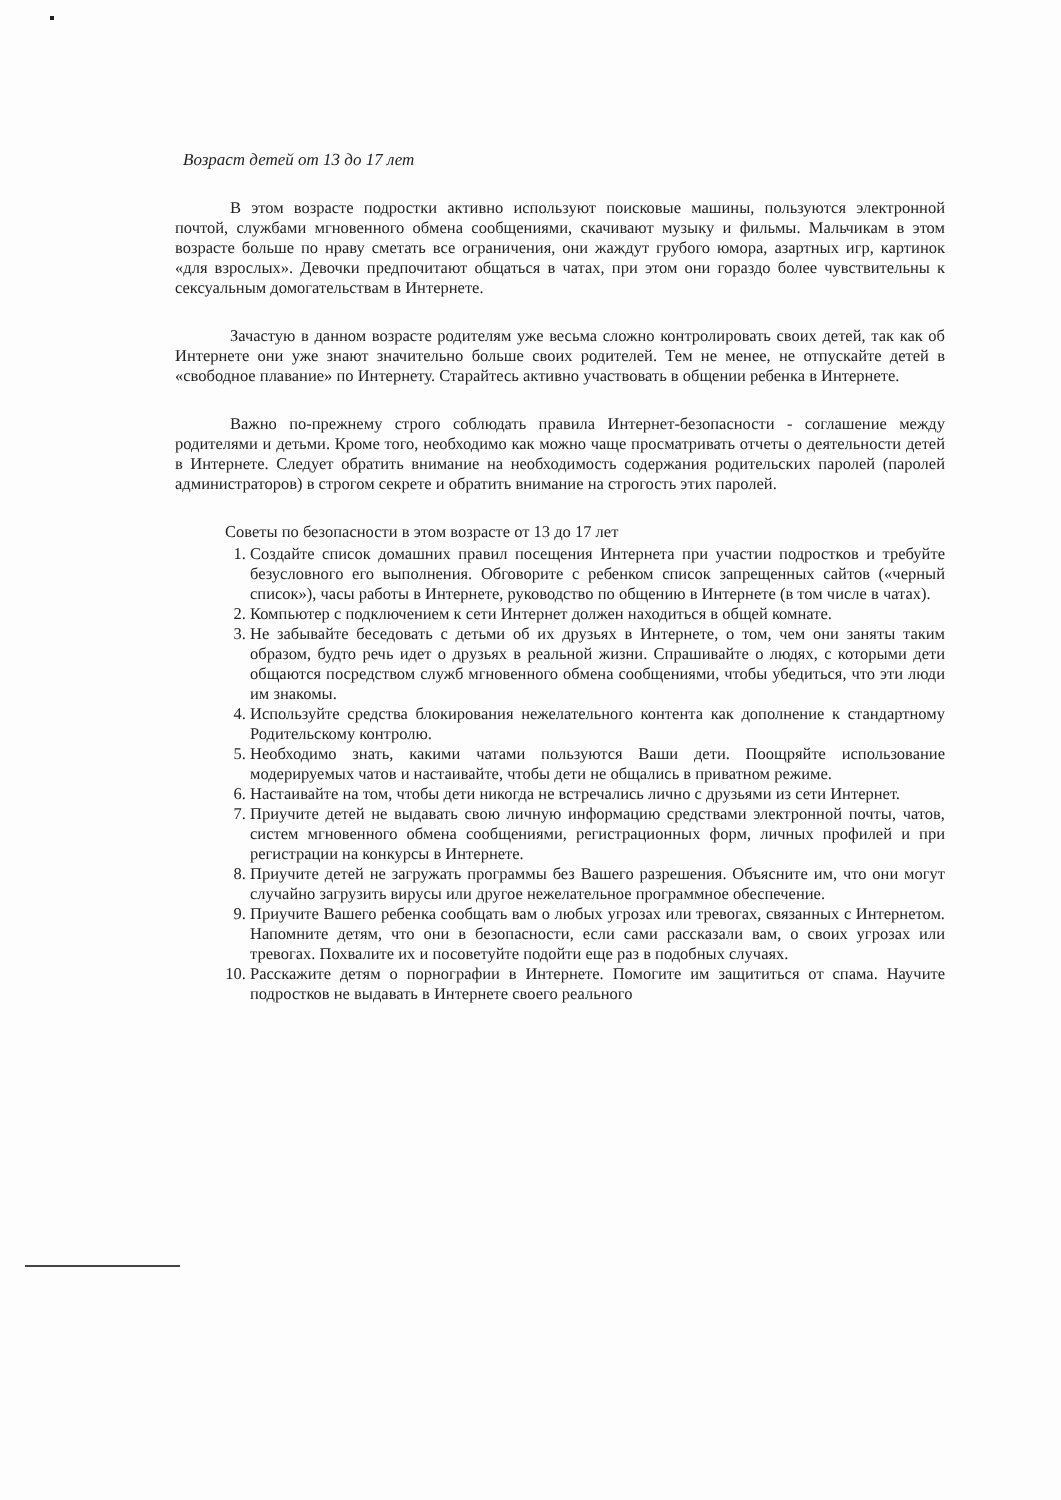Возраст детей от 13 до 17 лет
В этом возрасте подростки активно используют поисковые машины, пользуются электронной почтой, службами мгновенного обмена сообщениями, скачивают музыку и фильмы. Мальчикам в этом возрасте больше по нраву сметать все ограничения, они жаждут грубого юмора, азартных игр, картинок «для взрослых». Девочки предпочитают общаться в чатах, при этом они гораздо более чувствительны к сексуальным домогательствам в Интернете.
Зачастую в данном возрасте родителям уже весьма сложно контролировать своих детей, так как об Интернете они уже знают значительно больше своих родителей. Тем не менее, не отпускайте детей в «свободное плавание» по Интернету. Старайтесь активно участвовать в общении ребенка в Интернете.
Важно по-прежнему строго соблюдать правила Интернет-безопасности - соглашение между родителями и детьми. Кроме того, необходимо как можно чаще просматривать отчеты о деятельности детей в Интернете. Следует обратить внимание на необходимость содержания родительских паролей (паролей администраторов) в строгом секрете и обратить внимание на строгость этих паролей.
Советы по безопасности в этом возрасте от 13 до 17 лет
1. Создайте список домашних правил посещения Интернета при участии подростков и требуйте безусловного его выполнения. Обговорите с ребенком список запрещенных сайтов («черный список»), часы работы в Интернете, руководство по общению в Интернете (в том числе в чатах).
2. Компьютер с подключением к сети Интернет должен находиться в общей комнате.
3. Не забывайте беседовать с детьми об их друзьях в Интернете, о том, чем они заняты таким образом, будто речь идет о друзьях в реальной жизни. Спрашивайте о людях, с которыми дети общаются посредством служб мгновенного обмена сообщениями, чтобы убедиться, что эти люди им знакомы.
4. Используйте средства блокирования нежелательного контента как дополнение к стандартному Родительскому контролю.
5. Необходимо знать, какими чатами пользуются Ваши дети. Поощряйте использование модерируемых чатов и настаивайте, чтобы дети не общались в приватном режиме.
6. Настаивайте на том, чтобы дети никогда не встречались лично с друзьями из сети Интернет.
7. Приучите детей не выдавать свою личную информацию средствами электронной почты, чатов, систем мгновенного обмена сообщениями, регистрационных форм, личных профилей и при регистрации на конкурсы в Интернете.
8. Приучите детей не загружать программы без Вашего разрешения. Объясните им, что они могут случайно загрузить вирусы или другое нежелательное программное обеспечение.
9. Приучите Вашего ребенка сообщать вам о любых угрозах или тревогах, связанных с Интернетом. Напомните детям, что они в безопасности, если сами рассказали вам, о своих угрозах или тревогах. Похвалите их и посоветуйте подойти еще раз в подобных случаях.
10. Расскажите детям о порнографии в Интернете. Помогите им защититься от спама. Научите подростков не выдавать в Интернете своего реального